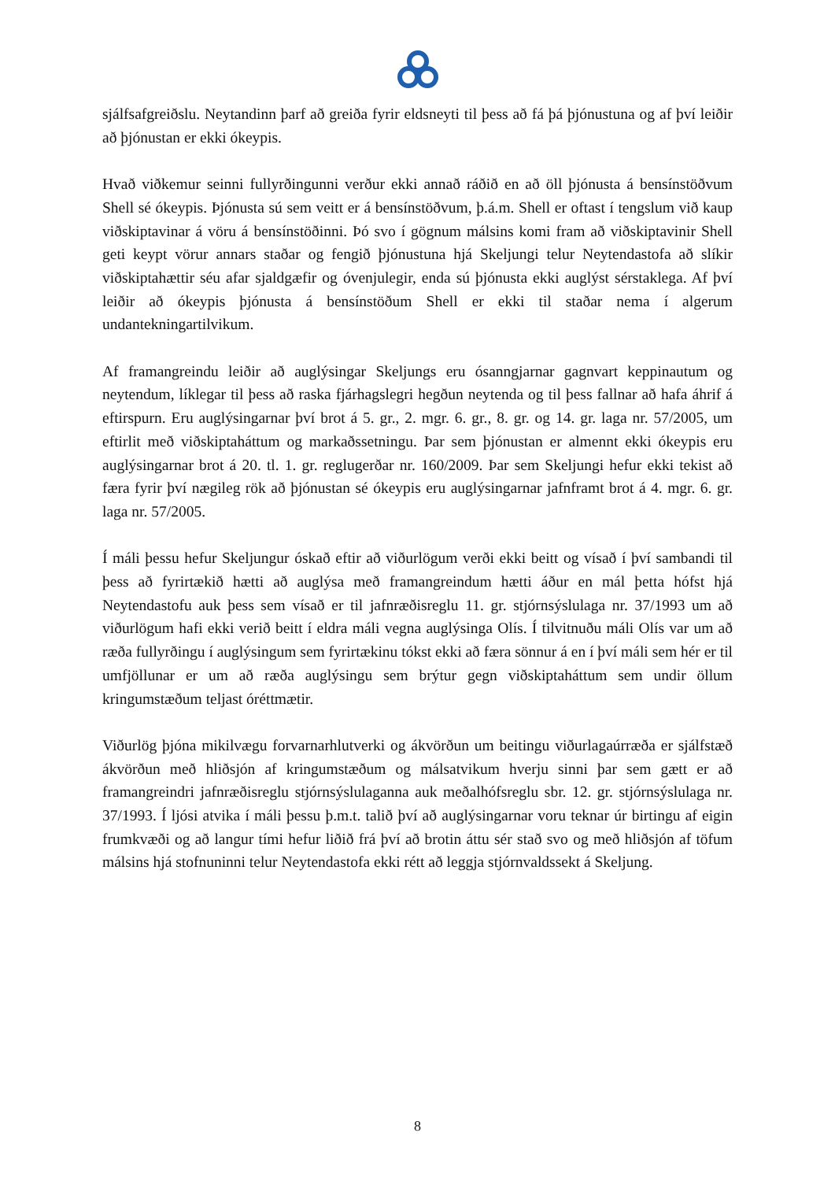sjálfsafgreiðslu. Neytandinn þarf að greiða fyrir eldsneyti til þess að fá þá þjónustuna og af því leiðir að þjónustan er ekki ókeypis.
Hvað viðkemur seinni fullyrðingunni verður ekki annað ráðið en að öll þjónusta á bensínstöðvum Shell sé ókeypis. Þjónusta sú sem veitt er á bensínstöðvum, þ.á.m. Shell er oftast í tengslum við kaup viðskiptavinar á vöru á bensínstöðinni. Þó svo í gögnum málsins komi fram að viðskiptavinir Shell geti keypt vörur annars staðar og fengið þjónustuna hjá Skeljungi telur Neytendastofa að slíkir viðskiptahættir séu afar sjaldgæfir og óvenjulegir, enda sú þjónusta ekki auglýst sérstaklega. Af því leiðir að ókeypis þjónusta á bensínstöðum Shell er ekki til staðar nema í algerum undantekningartilvikum.
Af framangreindu leiðir að auglýsingar Skeljungs eru ósanngjarnar gagnvart keppinautum og neytendum, líklegar til þess að raska fjárhagslegri hegðun neytenda og til þess fallnar að hafa áhrif á eftirspurn. Eru auglýsingarnar því brot á 5. gr., 2. mgr. 6. gr., 8. gr. og 14. gr. laga nr. 57/2005, um eftirlit með viðskiptaháttum og markaðssetningu. Þar sem þjónustan er almennt ekki ókeypis eru auglýsingarnar brot á 20. tl. 1. gr. reglugerðar nr. 160/2009. Þar sem Skeljungi hefur ekki tekist að færa fyrir því nægileg rök að þjónustan sé ókeypis eru auglýsingarnar jafnframt brot á 4. mgr. 6. gr. laga nr. 57/2005.
Í máli þessu hefur Skeljungur óskað eftir að viðurlögum verði ekki beitt og vísað í því sambandi til þess að fyrirtækið hætti að auglýsa með framangreindum hætti áður en mál þetta hófst hjá Neytendastofu auk þess sem vísað er til jafnræðisreglu 11. gr. stjórnsýslulaga nr. 37/1993 um að viðurlögum hafi ekki verið beitt í eldra máli vegna auglýsinga Olís. Í tilvitnuðu máli Olís var um að ræða fullyrðingu í auglýsingum sem fyrirtækinu tókst ekki að færa sönnur á en í því máli sem hér er til umfjöllunar er um að ræða auglýsingu sem brýtur gegn viðskiptaháttum sem undir öllum kringumstæðum teljast óréttmætir.
Viðurlög þjóna mikilvægu forvarnarhlutverki og ákvörðun um beitingu viðurlagaúrræða er sjálfstæð ákvörðun með hliðsjón af kringumstæðum og málsatvikum hverju sinni þar sem gætt er að framangreindri jafnræðisreglu stjórnsýslulaganna auk meðalhófsreglu sbr. 12. gr. stjórnsýslulaga nr. 37/1993. Í ljósi atvika í máli þessu þ.m.t. talið því að auglýsingarnar voru teknar úr birtingu af eigin frumkvæði og að langur tími hefur liðið frá því að brotin áttu sér stað svo og með hliðsjón af töfum málsins hjá stofnuninni telur Neytendastofa ekki rétt að leggja stjórnvaldssekt á Skeljung.
8